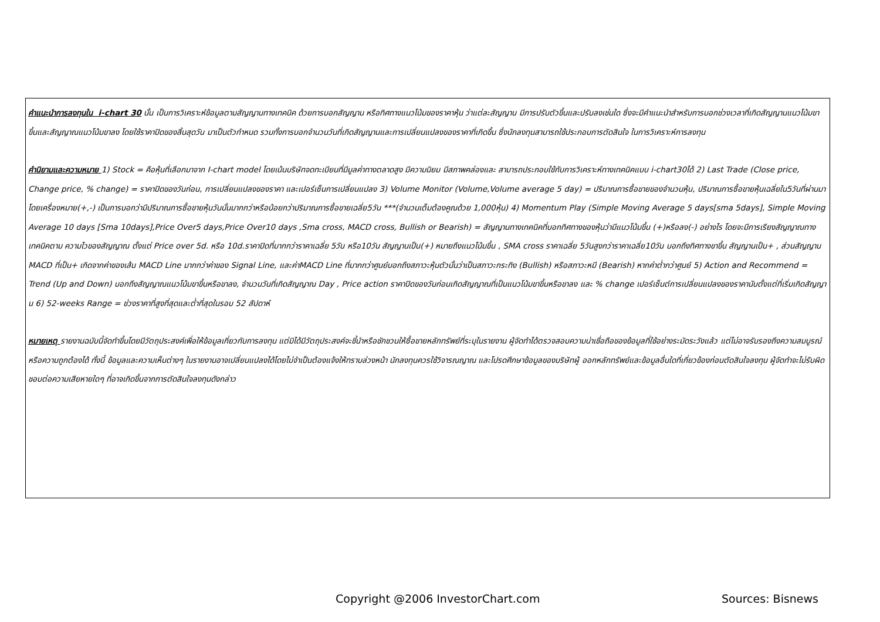คำแนะนำการลงทุนใน i-chart 30 นั้น เป็นการวิเคราะห์ข้อมูลตามสัญญานทางเทคนิค ด้วยการบอกสัญญาน หรือทิศทางแนวโน้มของราคาหุ้น ว่าแต่ละสัญญาน มีการปรับตัวขึ้นและปรับลงเช่นใด ซึ่งจะมีคำแนะนำสำหรับการบอกช่วงเวลาที่เกิดสัญญานแนวโน้มขาขึ้นและสัญญาณแนวโน้มขาลง โดยใช้ราคาปิดของสิ้นสุดวัน มาเป็นตัวกำหนด รวมทั้งการบอกจำนวนวันที่เกิดสัญญานและการเปลี่ยนแปลงของราคาที่เกิดขึ้น ซึ่งนักลงทุนสามารถใช้ประกอบการตัดสินใจ ในการวิเคราะห์การลงทุน
คำนิยามและความหมาย 1) Stock = คือหุ้นที่เลือกมาจาก I-chart model โดยเน้นบริษัทจดทะเบียนที่มีมูลค่าทางตลาดสูง มีความนิยม มีสภาพคล่องและ สามารถประกอบใช้กับการวิเคราะห์ทางเทคนิคแบบ i-chart30ได้ 2) Last Trade (Close price, Change price, % change) = ราคาปิดของวันก่อน, การเปลี่ยนแปลงของราคา และเปอร์เซ็นการเปลี่ยนแปลง 3) Volume Monitor (Volume,Volume average 5 day) = ปริมาณการซื้อขายของจำนวนหุ้น, ปริมาณการซื้อขายหุ้นเฉลี่ยใน5วันที่ผ่านมา โดยเครื่องหมาย(+,-) เป็นการบอกว่ามีปริมาณการซื้อขายหุ้นวันนั้นมากกว่าหรือน้อยกว่าปริมาณการซื้อขายเฉลี่ย5วัน ***(จำนวนเต็มต้องคูณด้วย 1,000หุ้น) 4) Momentum Play (Simple Moving Average 5 days[sma 5days], Simple Moving Average 10 days [Sma 10days],Price Over5 days,Price Over10 days ,Sma cross, MACD cross, Bullish or Bearish) = สัญญานทางเทคนิคที่บอกทิศทางของหุ้นว่ามีแนวโน้มขึ้น (+)หรือลง(-) อย่างไร โดยจะมีการเรียงสัญญาณทางเทคนิคตาม ความไวของสัญญาณ ตั้งแต่ Price over 5d. หรือ 10d.ราคาปิดที่มากกว่าราคาเฉลี่ย 5วัน หรือ10วัน สัญญานเป็น(+) หมายถึงแนวโน้มขึ้น , SMA cross ราคาเฉลี่ย 5วันสูงกว่าราคาเฉลี่ย10วัน บอกถึงทิศทางขาขึ้น สัญญานเป็น+ , ส่วนสัญญาน MACD ที่เป็น+ เกิดจากค่าของเส้น MACD Line มากกว่าค่าของ Signal Line, และค่าMACD Line ที่มากกว่าศูนย์บอกถึงสภาวะหุ้นตัวนั้นว่าเป็นสภาวะกระทิง (Bullish) หรือสภาวะหมี (Bearish) หากค่าต่ำกว่าศูนย์ 5) Action and Recommend = Trend (Up and Down) บอกถึงสัญญาณแนวโน้มขาขึ้นหรือขาลง, จำนวนวันที่เกิดสัญญาณ Day , Price action ราคาปิดของวันก่อนเกิดสัญญาณที่เป็นแนวโน้มขาขึ้นหรือขาลง และ % change เปอร์เซ็นต์การเปลี่ยนแปลงของราคานับตั้งแต่ที่เริ่มเกิดสัญญาน 6) 52-weeks Range = ช่วงราคาที่สูงที่สุดและต่ำที่สุดในรอบ 52 สัปดาห์
หมายเหตุ รายงานฉบับนี้จัดทำขึ้นโดยมีวัตถุประสงค์เพื่อให้ข้อมูลเกี่ยวกับการลงทุน แต่มิได้มีวัตถุประสงค์จะชี้นำหรือชักชวนให้ซื้อขายหลักทรัพย์ที่ระบุในรายงาน ผู้จัดทำได้ตรวจสอบความน่าเชื่อถือของข้อมูลที่ใช้อย่างระมัดระวังแล้ว แต่ไม่อาจรับรองถึงความสมบูรณ์หรือความถูกต้องได้ ทั้งนี้ ข้อมูลและความเห็นต่างๆ ในรายงานอาจเปลี่ยนแปลงได้โดยไม่จำเป็นต้องแจ้งให้ทราบล่วงหน้า นักลงทุนควรใช้วิจารณญาณ และโปรดศึกษาข้อมูลของบริษัทผู้ ออกหลักทรัพย์และข้อมูลอื่นใดที่เกี่ยวข้องก่อนตัดสินใจลงทุน ผู้จัดทำจะไม่รับผิดชอบต่อความเสียหายใดๆ ที่อาจเกิดขึ้นจากการตัดสินใจลงทุนดังกล่าว
Copyright @2006 InvestorChart.com Sources: Bisnews